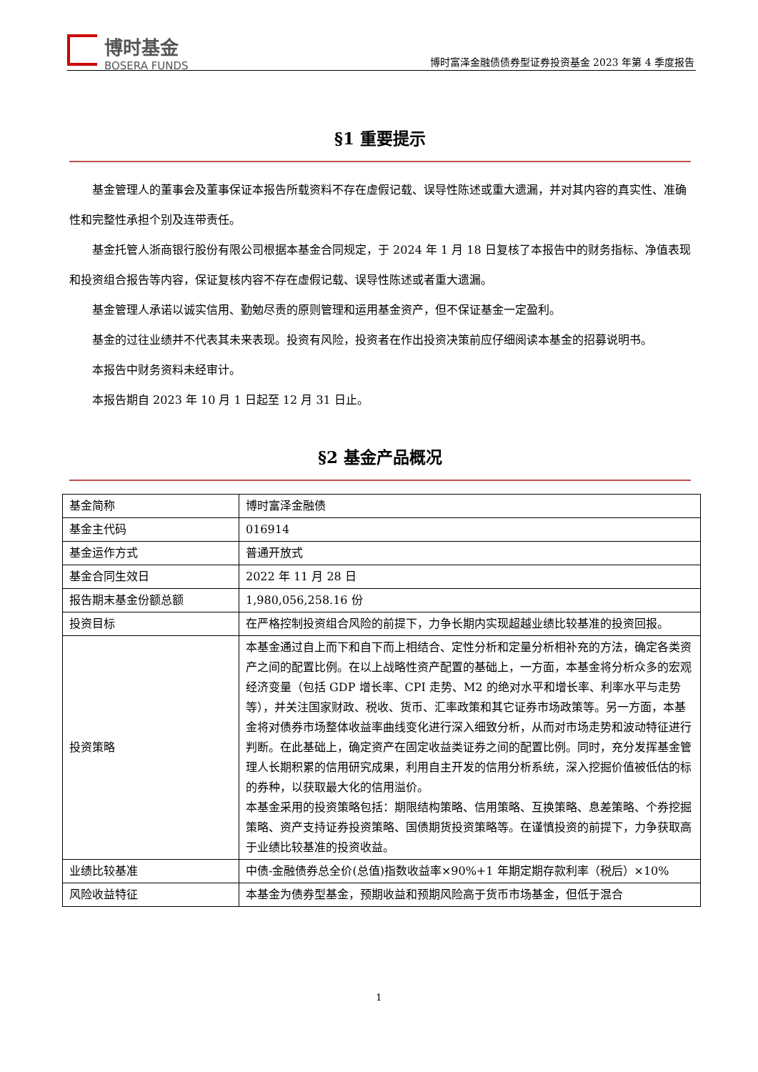博时基金
BOSERA FUNDS
博时富泽金融债债券型证券投资基金 2023 年第 4 季度报告
§1 重要提示
基金管理人的董事会及董事保证本报告所载资料不存在虚假记载、误导性陈述或重大遗漏，并对其内容的真实性、准确性和完整性承担个别及连带责任。
基金托管人浙商银行股份有限公司根据本基金合同规定，于 2024 年 1 月 18 日复核了本报告中的财务指标、净值表现和投资组合报告等内容，保证复核内容不存在虚假记载、误导性陈述或者重大遗漏。
基金管理人承诺以诚实信用、勤勉尽责的原则管理和运用基金资产，但不保证基金一定盈利。
基金的过往业绩并不代表其未来表现。投资有风险，投资者在作出投资决策前应仔细阅读本基金的招募说明书。
本报告中财务资料未经审计。
本报告期自 2023 年 10 月 1 日起至 12 月 31 日止。
§2 基金产品概况
| 基金简称 | 博时富泽金融债 |
| 基金主代码 | 016914 |
| 基金运作方式 | 普通开放式 |
| 基金合同生效日 | 2022 年 11 月 28 日 |
| 报告期末基金份额总额 | 1,980,056,258.16 份 |
| 投资目标 | 在严格控制投资组合风险的前提下，力争长期内实现超越业绩比较基准的投资回报。 |
| 投资策略 | 本基金通过自上而下和自下而上相结合、定性分析和定量分析相补充的方法，确定各类资产之间的配置比例。在以上战略性资产配置的基础上，一方面，本基金将分析众多的宏观经济变量（包括 GDP 增长率、CPI 走势、M2 的绝对水平和增长率、利率水平与走势等），并关注国家财政、税收、货币、汇率政策和其它证券市场政策等。另一方面，本基金将对债券市场整体收益率曲线变化进行深入细致分析，从而对市场走势和波动特征进行判断。在此基础上，确定资产在固定收益类证券之间的配置比例。同时，充分发挥基金管理人长期积累的信用研究成果，利用自主开发的信用分析系统，深入挖掘价值被低估的标的券种，以获取最大化的信用溢价。 本基金采用的投资策略包括：期限结构策略、信用策略、互换策略、息差策略、个券挖掘策略、资产支持证券投资策略、国债期货投资策略等。在谨慎投资的前提下，力争获取高于业绩比较基准的投资收益。 |
| 业绩比较基准 | 中债-金融债券总全价(总值)指数收益率×90%+1 年期定期存款利率（税后）×10% |
| 风险收益特征 | 本基金为债券型基金，预期收益和预期风险高于货币市场基金，但低于混合 |
1